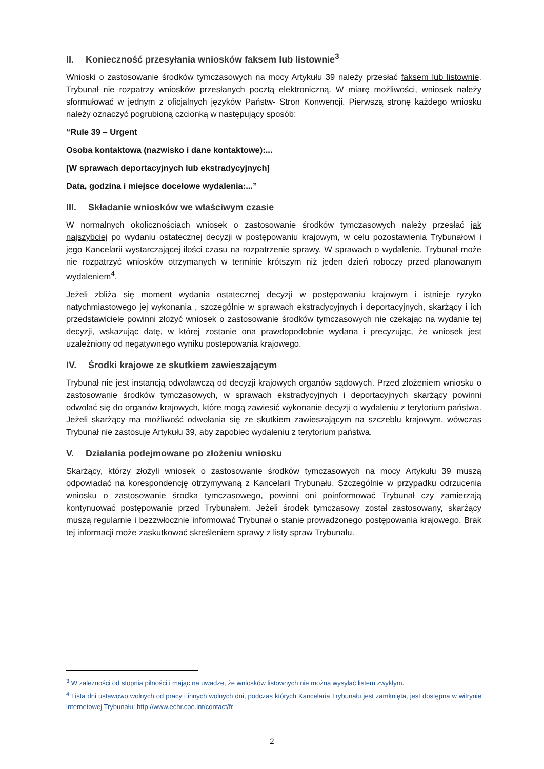II. Konieczność przesyłania wniosków faksem lub listownie<sup>3</sup>
Wnioski o zastosowanie środków tymczasowych na mocy Artykułu 39 należy przesłać faksem lub listownie. Trybunał nie rozpatrzy wniosków przesłanych pocztą elektroniczną. W miarę możliwości, wniosek należy sformułować w jednym z oficjalnych języków Państw- Stron Konwencji. Pierwszą stronę każdego wniosku należy oznaczyć pogrubioną czcionką w następujący sposób:
“Rule 39 – Urgent
Osoba kontaktowa (nazwisko i dane kontaktowe):...
[W sprawach deportacyjnych lub ekstradycyjnych]
Data, godzina i miejsce docelowe wydalenia:...”
III. Składanie wniosków we właściwym czasie
W normalnych okolicznościach wniosek o zastosowanie środków tymczasowych należy przesłać jak najszybciej po wydaniu ostatecznej decyzji w postępowaniu krajowym, w celu pozostawienia Trybunałowi i jego Kancelarii wystarczającej ilości czasu na rozpatrzenie sprawy. W sprawach o wydalenie, Trybunał może nie rozpatrzyć wniosków otrzymanych w terminie krótszym niż jeden dzień roboczy przed planowanym wydaleniem<sup>4</sup>.
Jeżeli zbliża się moment wydania ostatecznej decyzji w postępowaniu krajowym i istnieje ryzyko natychmiastowego jej wykonania , szczególnie w sprawach ekstradycyjnych i deportacyjnych, skarżący i ich przedstawiciele powinni złożyć wniosek o zastosowanie środków tymczasowych nie czekając na wydanie tej decyzji, wskazując datę, w której zostanie ona prawdopodobnie wydana i precyzując, że wniosek jest uzależniony od negatywnego wyniku postepowania krajowego.
IV. Środki krajowe ze skutkiem zawieszającym
Trybunał nie jest instancją odwoławczą od decyzji krajowych organów sądowych. Przed złożeniem wniosku o zastosowanie środków tymczasowych, w sprawach ekstradycyjnych i deportacyjnych skarżący powinni odwołać się do organów krajowych, które mogą zawiesić wykonanie decyzji o wydaleniu z terytorium państwa. Jeżeli skarżący ma możliwość odwołania się ze skutkiem zawieszającym na szczeblu krajowym, wówczas Trybunał nie zastosuje Artykułu 39, aby zapobiec wydaleniu z terytorium państwa.
V. Działania podejmowane po złożeniu wniosku
Skarżący, którzy złożyli wniosek o zastosowanie środków tymczasowych na mocy Artykułu 39 muszą odpowiadać na korespondencję otrzymywaną z Kancelarii Trybunału. Szczególnie w przypadku odrzucenia wniosku o zastosowanie środka tymczasowego, powinni oni poinformować Trybunał czy zamierzają kontynuować postępowanie przed Trybunałem. Jeżeli środek tymczasowy został zastosowany, skarżący muszą regularnie i bezzwłocznie informować Trybunał o stanie prowadzonego postępowania krajowego. Brak tej informacji może zaskutkować skreśleniem sprawy z listy spraw Trybunału.
<sup>3</sup> W zależności od stopnia pilności i mając na uwadze, że wniosków listownych nie można wysyłać listem zwykłym.
<sup>4</sup> Lista dni ustawowo wolnych od pracy i innych wolnych dni, podczas których Kancelaria Trybunału jest zamknięta, jest dostępna w witrynie internetowej Trybunału: http://www.echr.coe.int/contact/fr
2